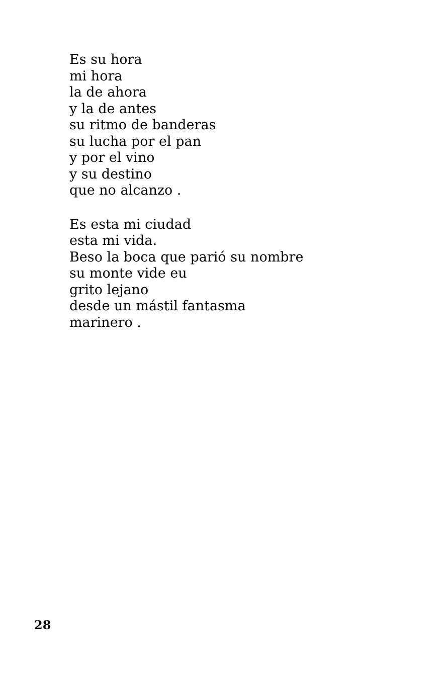Es su hora
mi hora
la de ahora
y la de antes
su ritmo de banderas
su lucha por el pan
y por el vino
y su destino
que no alcanzo .
Es esta mi ciudad
esta mi vida.
Beso la boca que parió su nombre
su monte vide eu
grito lejano
desde un mástil fantasma
marinero .
28